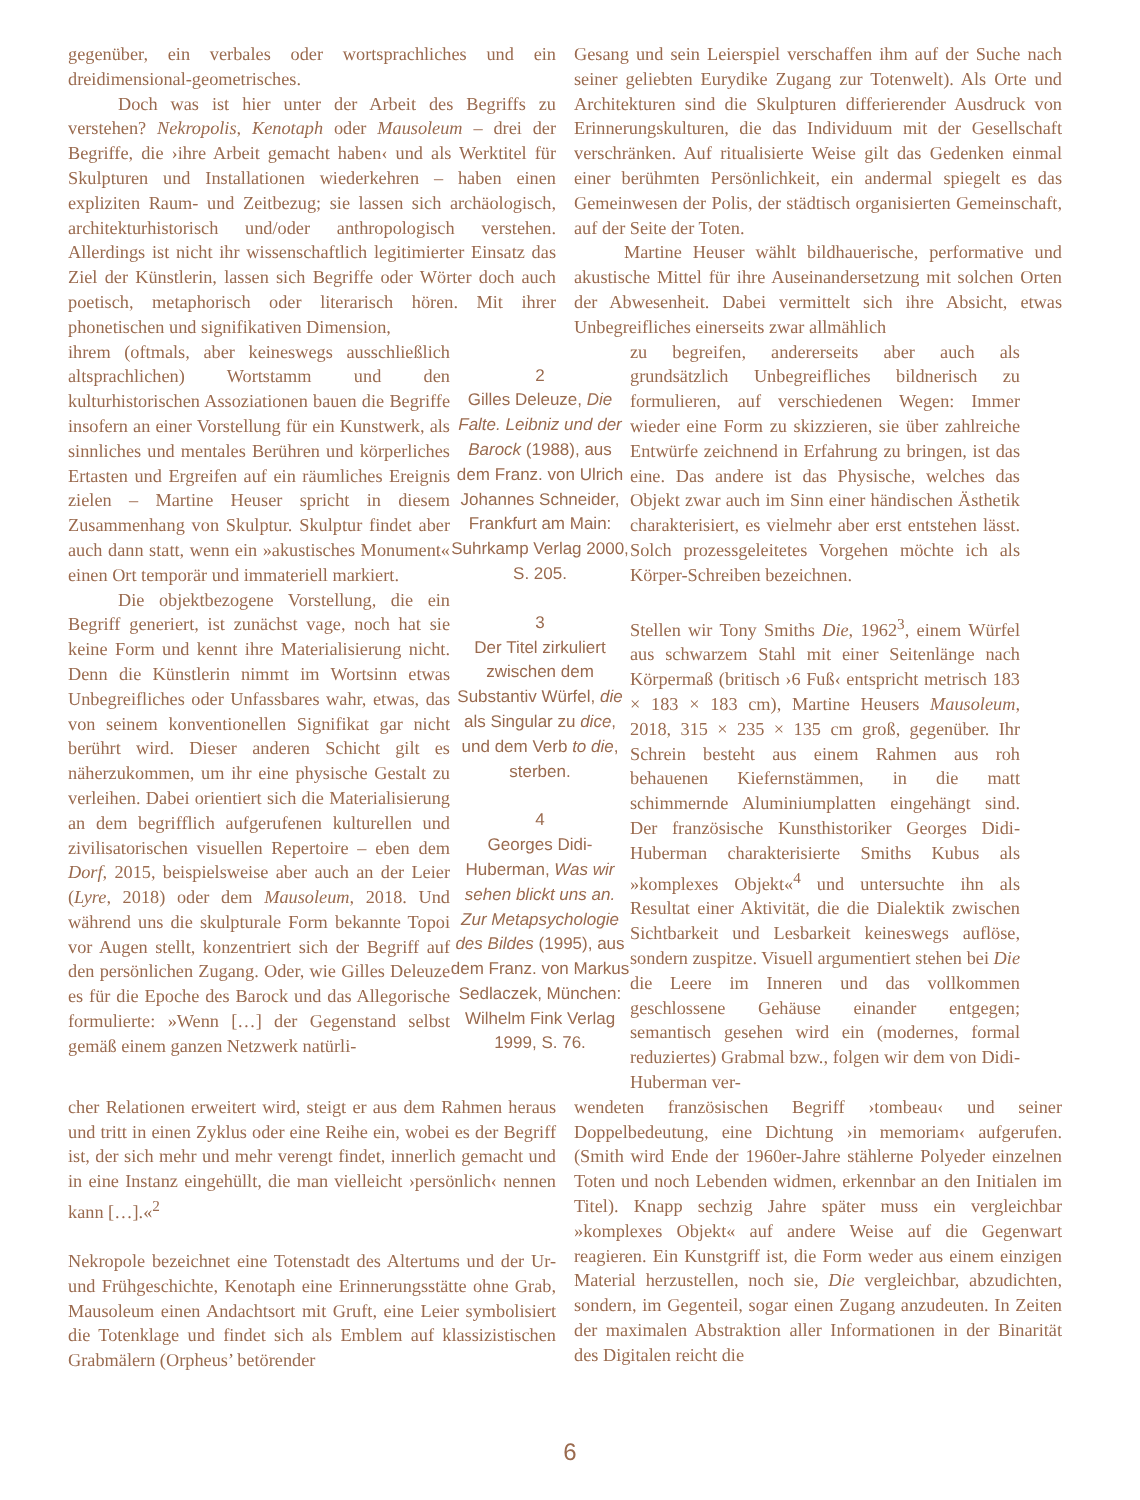gegenüber, ein verbales oder wortsprachliches und ein dreidimensional-geometrisches.
Doch was ist hier unter der Arbeit des Begriffs zu verstehen? Nekropolis, Kenotaph oder Mausoleum – drei der Begriffe, die ›ihre Arbeit gemacht haben‹ und als Werktitel für Skulpturen und Installationen wiederkehren – haben einen expliziten Raum- und Zeitbezug; sie lassen sich archäologisch, architekturhistorisch und/oder anthropologisch verstehen. Allerdings ist nicht ihr wissenschaftlich legitimierter Einsatz das Ziel der Künstlerin, lassen sich Begriffe oder Wörter doch auch poetisch, metaphorisch oder literarisch hören. Mit ihrer phonetischen und signifikativen Dimension,
Gesang und sein Leierspiel verschaffen ihm auf der Suche nach seiner geliebten Eurydike Zugang zur Totenwelt). Als Orte und Architekturen sind die Skulpturen differierender Ausdruck von Erinnerungskulturen, die das Individuum mit der Gesellschaft verschränken. Auf ritualisierte Weise gilt das Gedenken einmal einer berühmten Persönlichkeit, ein andermal spiegelt es das Gemeinwesen der Polis, der städtisch organisierten Gemeinschaft, auf der Seite der Toten.
Martine Heuser wählt bildhauerische, performative und akustische Mittel für ihre Auseinandersetzung mit solchen Orten der Abwesenheit. Dabei vermittelt sich ihre Absicht, etwas Unbegreifliches einerseits zwar allmählich
ihrem (oftmals, aber keineswegs ausschließlich altsprachlichen) Wortstamm und den kulturhistorischen Assoziationen bauen die Begriffe insofern an einer Vorstellung für ein Kunstwerk, als sinnliches und mentales Berühren und körperliches Ertasten und Ergreifen auf ein räumliches Ereignis zielen – Martine Heuser spricht in diesem Zusammenhang von Skulptur. Skulptur findet aber auch dann statt, wenn ein »akustisches Monument« einen Ort temporär und immateriell markiert.
Die objektbezogene Vorstellung, die ein Begriff generiert, ist zunächst vage, noch hat sie keine Form und kennt ihre Materialisierung nicht. Denn die Künstlerin nimmt im Wortsinn etwas Unbegreifliches oder Unfassbares wahr, etwas, das von seinem konventionellen Signifikat gar nicht berührt wird. Dieser anderen Schicht gilt es näherzukommen, um ihr eine physische Gestalt zu verleihen. Dabei orientiert sich die Materialisierung an dem begrifflich aufgerufenen kulturellen und zivilisatorischen visuellen Repertoire – eben dem Dorf, 2015, beispielsweise aber auch an der Leier (Lyre, 2018) oder dem Mausoleum, 2018. Und während uns die skulpturale Form bekannte Topoi vor Augen stellt, konzentriert sich der Begriff auf den persönlichen Zugang. Oder, wie Gilles Deleuze es für die Epoche des Barock und das Allegorische formulierte: »Wenn […] der Gegenstand selbst gemäß einem ganzen Netzwerk natürli-
2
Gilles Deleuze, Die Falte. Leibniz und der Barock (1988), aus dem Franz. von Ulrich Johannes Schneider, Frankfurt am Main: Suhrkamp Verlag 2000, S. 205.
3
Der Titel zirkuliert zwischen dem Substantiv Würfel, die als Singular zu dice, und dem Verb to die, sterben.
4
Georges Didi-Huberman, Was wir sehen blickt uns an. Zur Metapsychologie des Bildes (1995), aus dem Franz. von Markus Sedlaczek, München: Wilhelm Fink Verlag 1999, S. 76.
zu begreifen, andererseits aber auch als grundsätzlich Unbegreifliches bildnerisch zu formulieren, auf verschiedenen Wegen: Immer wieder eine Form zu skizzieren, sie über zahlreiche Entwürfe zeichnend in Erfahrung zu bringen, ist das eine. Das andere ist das Physische, welches das Objekt zwar auch im Sinn einer händischen Ästhetik charakterisiert, es vielmehr aber erst entstehen lässt. Solch prozessgeleitetes Vorgehen möchte ich als Körper-Schreiben bezeichnen.
Stellen wir Tony Smiths Die, 1962<sup>3</sup>, einem Würfel aus schwarzem Stahl mit einer Seitenlänge nach Körpermaß (britisch ›6 Fuß‹ entspricht metrisch 183 × 183 × 183 cm), Martine Heusers Mausoleum, 2018, 315 × 235 × 135 cm groß, gegenüber. Ihr Schrein besteht aus einem Rahmen aus roh behauenen Kiefernstämmen, in die matt schimmernde Aluminiumplatten eingehängt sind. Der französische Kunsthistoriker Georges Didi-Huberman charakterisierte Smiths Kubus als »komplexes Objekt«<sup>4</sup> und untersuchte ihn als Resultat einer Aktivität, die die Dialektik zwischen Sichtbarkeit und Lesbarkeit keineswegs auflöse, sondern zuspitze. Visuell argumentiert stehen bei Die die Leere im Inneren und das vollkommen geschlossene Gehäuse einander entgegen; semantisch gesehen wird ein (modernes, formal reduziertes) Grabmal bzw., folgen wir dem von Didi-Huberman ver-
cher Relationen erweitert wird, steigt er aus dem Rahmen heraus und tritt in einen Zyklus oder eine Reihe ein, wobei es der Begriff ist, der sich mehr und mehr verengt findet, innerlich gemacht und in eine Instanz eingehüllt, die man vielleicht ›persönlich‹ nennen kann […].«<sup>2</sup>
Nekropole bezeichnet eine Totenstadt des Altertums und der Ur- und Frühgeschichte, Kenotaph eine Erinnerungsstätte ohne Grab, Mausoleum einen Andachtsort mit Gruft, eine Leier symbolisiert die Totenklage und findet sich als Emblem auf klassizistischen Grabmälern (Orpheus’ betörender
wendeten französischen Begriff ›tombeau‹ und seiner Doppelbedeutung, eine Dichtung ›in memoriam‹ aufgerufen. (Smith wird Ende der 1960er-Jahre stählerne Polyeder einzelnen Toten und noch Lebenden widmen, erkennbar an den Initialen im Titel). Knapp sechzig Jahre später muss ein vergleichbar »komplexes Objekt« auf andere Weise auf die Gegenwart reagieren. Ein Kunstgriff ist, die Form weder aus einem einzigen Material herzustellen, noch sie, Die vergleichbar, abzudichten, sondern, im Gegenteil, sogar einen Zugang anzudeuten. In Zeiten der maximalen Abstraktion aller Informationen in der Binarität des Digitalen reicht die
6